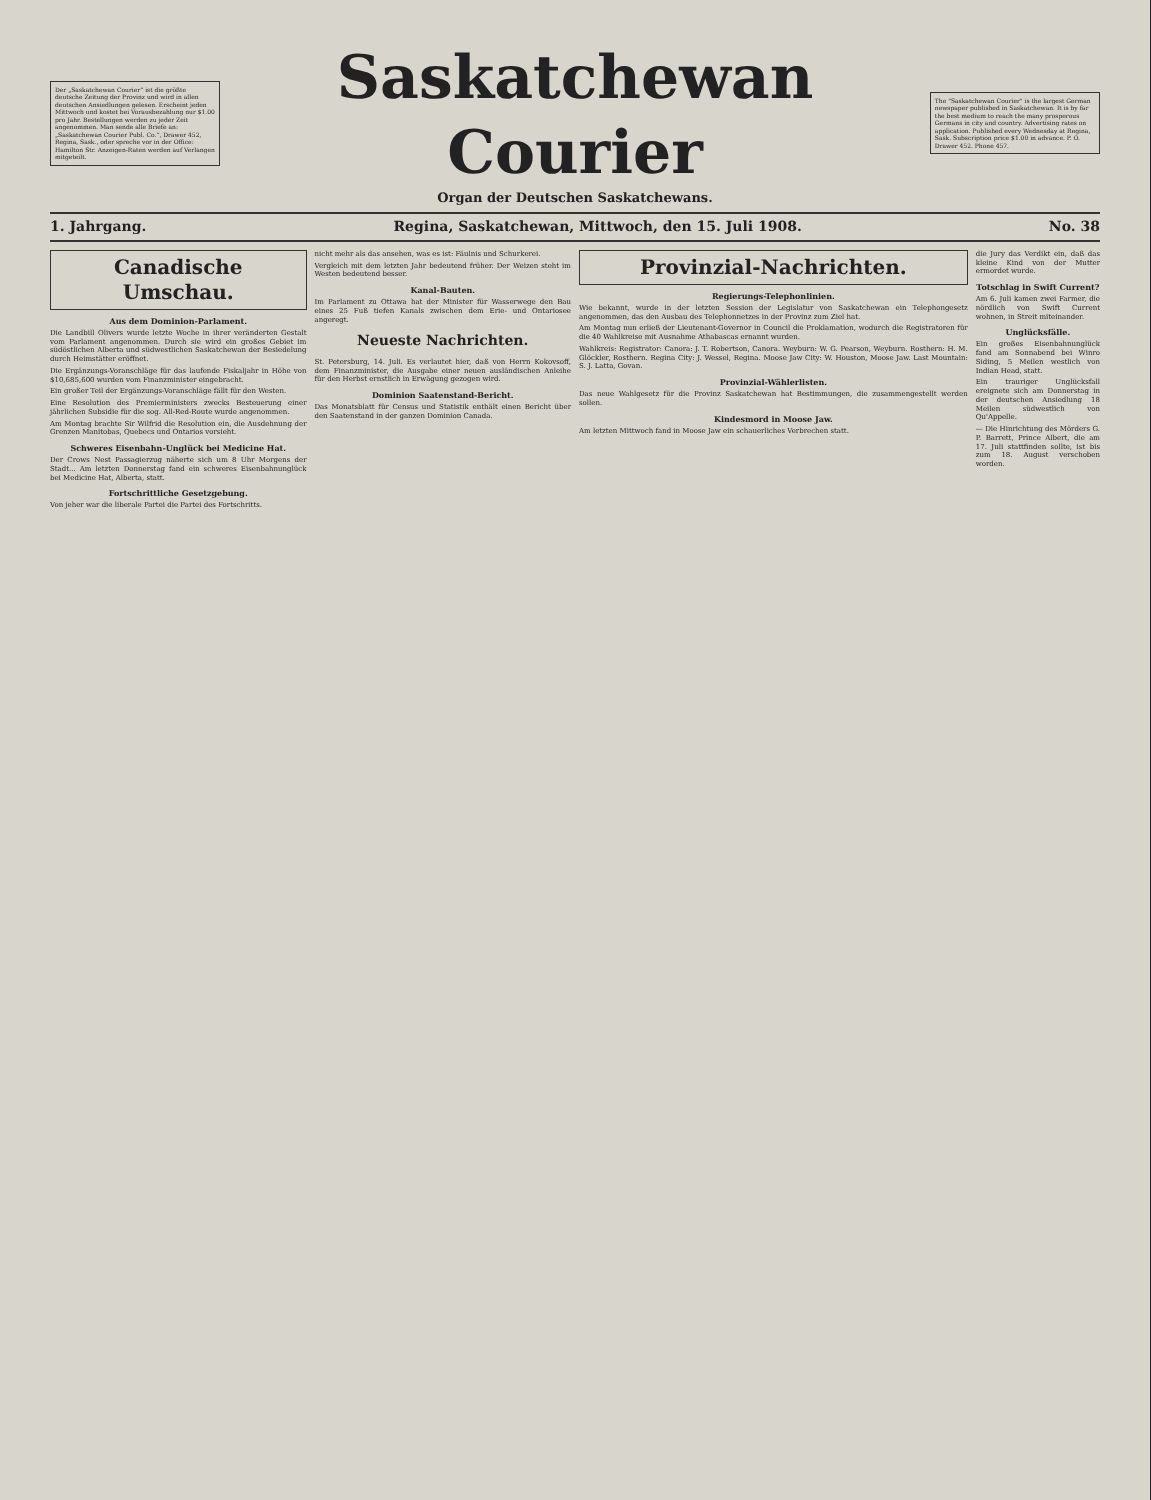Der „Saskatchewan Courier“ ist die größte deutsche Zeitung der Provinz und wird in allen deutschen Ansiedlungen gelesen. Erscheint jeden Mittwoch und kostet bei Vorausbezahlung nur $1.00 pro Jahr. Bestellungen werden zu jeder Zeit angenommen. Man sende alle Briefe an: „Saskatchewan Courier Publ. Co.“, Drawer 452, Regina, Sask., oder spreche vor in der Office: Hamilton Str. Anzeigen-Raten werden auf Verlangen mitgeteilt.
Saskatchewan Courier
Organ der Deutschen Saskatchewans.
The "Saskatchewan Courier" is the largest German newspaper published in Saskatchewan. It is by far the best medium to reach the many prosperous Germans in city and country. Advertising rates on application. Published every Wednesday at Regina, Sask. Subscription price $1.00 in advance. P. O. Drawer 452. Phone 457.
1. Jahrgang. Regina, Saskatchewan, Mittwoch, den 15. Juli 1908. No. 38
Canadische Umschau.
Aus dem Dominion-Parlament.
Die Landbill Olivers wurde letzte Woche in ihrer veränderten Gestalt vom Parlament angenommen. Durch sie wird ein großes Gebiet im südöstlichen Alberta und südwestlichen Saskatchewan der Besiedelung durch Heimstätter eröffnet.
Die Ergänzungs-Voranschläge für das laufende Fiskaljahr in Höhe von $10,685,600 wurden vom Finanzminister eingebracht.
Ein großer Teil der Ergänzungs-Voranschläge fällt für den Westen.
Eine Resolution des Premierministers zwecks Besteuerung einer jährlichen Subsidie für die sog. All-Red-Route wurde angenommen.
Am Montag brachte Sir Wilfrid die Resolution ein, die Ausdehnung der Grenzen Manitobas, Quebecs und Ontarios vorsieht.
Schweres Eisenbahn-Unglück bei Medicine Hat.
Der Crows Nest Passagierzug näherte sich um 8 Uhr Morgens der Stadt... Am letzten Donnerstag fand ein schweres Eisenbahnunglück bei Medicine Hat, Alberta, statt.
Fortschrittliche Gesetzgebung.
Von jeher war die liberale Partei die Partei des Fortschritts.
nicht mehr als das ansehen, was es ist: Fäulnis und Schurkerei.
Vergleich mit dem letzten Jahr bedeutend früher. Der Weizen steht im Westen bedeutend besser.
Kanal-Bauten.
Im Parlament zu Ottawa hat der Minister für Wasserwege den Bau eines 25 Fuß tiefen Kanals zwischen dem Erie- und Ontariosee angeregt.
Neueste Nachrichten.
St. Petersburg, 14. Juli. Es verlautet hier, daß von Herrn Kokovsoff, dem Finanzminister, die Ausgabe einer neuen ausländischen Anleihe für den Herbst ernstlich in Erwägung gezogen wird.
Dominion Saatenstand-Bericht.
Das Monatsblatt für Census und Statistik enthält einen Bericht über den Saatenstand in der ganzen Dominion Canada.
Provinzial-Nachrichten.
Regierungs-Telephonlinien.
Wie bekannt, wurde in der letzten Session der Legislatur von Saskatchewan ein Telephongesetz angenommen, das den Ausbau des Telephonnetzes in der Provinz zum Ziel hat.
Am Montag nun erließ der Lieutenant-Governor in Council die Proklamation, wodurch die Registratoren für die 40 Wahlkreise mit Ausnahme Athabascas ernannt wurden.
Wahlkreis: Registrator: Canora: J. T. Robertson, Canora. Weyburn: W. G. Pearson, Weyburn. Rosthern: H. M. Glöckler, Rosthern. Regina City: J. Wessel, Regina. Moose Jaw City: W. Houston, Moose Jaw. Last Mountain: S. J. Latta, Govan.
Provinzial-Wählerlisten.
Das neue Wahlgesetz für die Provinz Saskatchewan hat Bestimmungen, die zusammengestellt werden sollen.
Kindesmord in Moose Jaw.
Am letzten Mittwoch fand in Moose Jaw ein schauerliches Verbrechen statt.
die Jury das Verdikt ein, daß das kleine Kind von der Mutter ermordet wurde.
Totschlag in Swift Current?
Am 6. Juli kamen zwei Farmer, die nördlich von Swift Current wohnen, in Streit miteinander.
Unglücksfälle.
Ein großes Eisenbahnunglück fand am Sonnabend bei Winro Siding, 5 Meilen westlich von Indian Head, statt.
Ein trauriger Unglücksfall ereignete sich am Donnerstag in der deutschen Ansiedlung 18 Meilen südwestlich von Qu'Appelle.
— Die Hinrichtung des Mörders G. P. Barrett, Prince Albert, die am 17. Juli stattfinden sollte, ist bis zum 18. August verschoben worden.